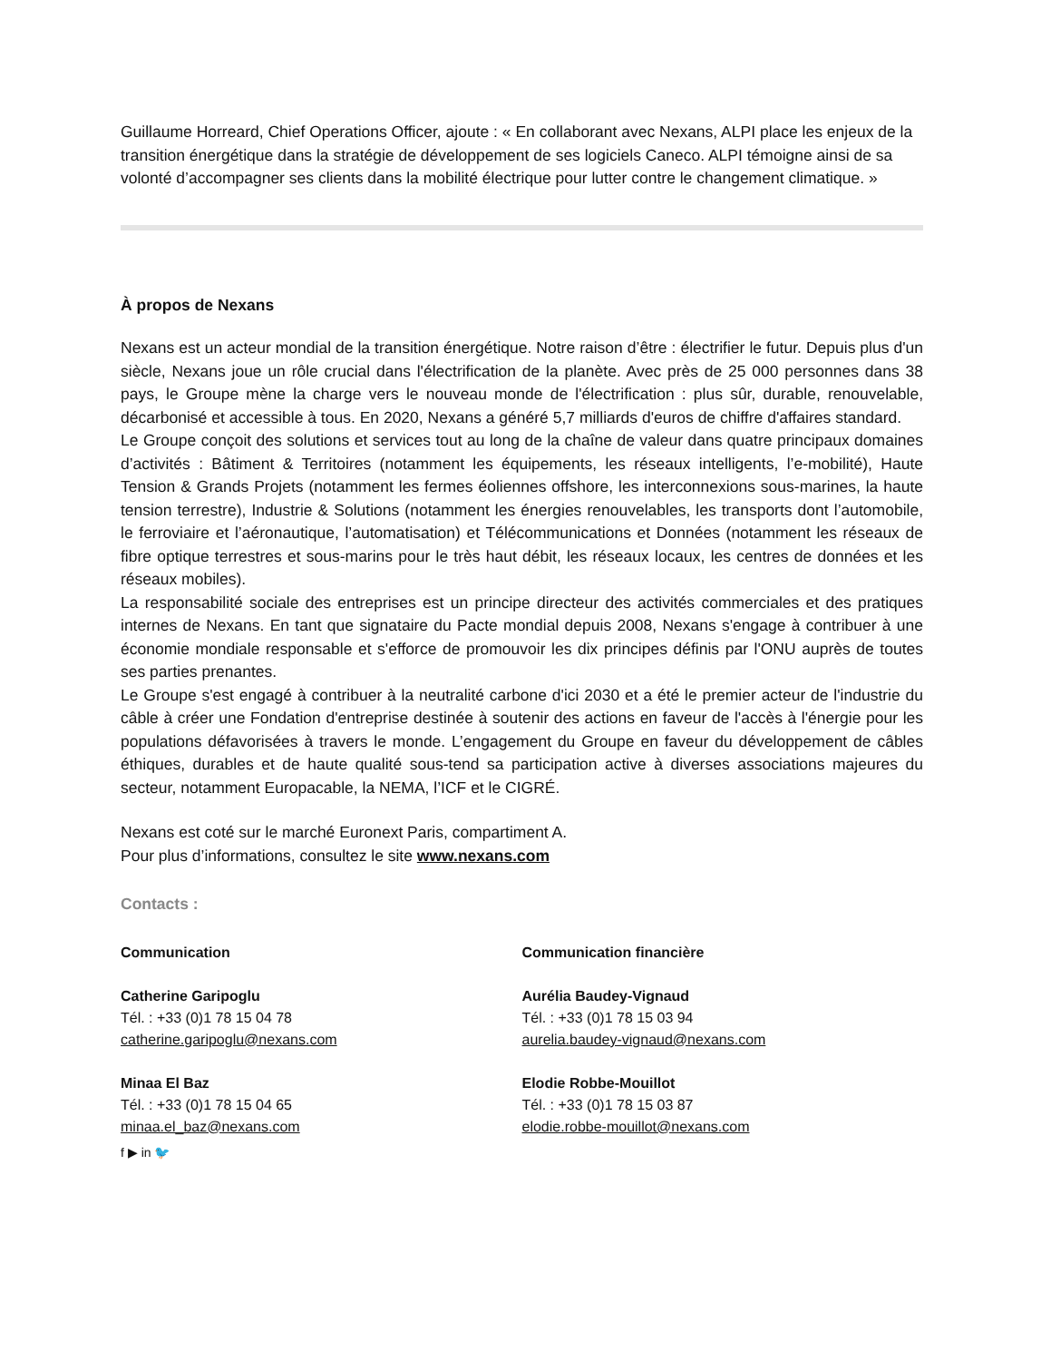Guillaume Horreard, Chief Operations Officer, ajoute : « En collaborant avec Nexans, ALPI place les enjeux de la transition énergétique dans la stratégie de développement de ses logiciels Caneco. ALPI témoigne ainsi de sa volonté d’accompagner ses clients dans la mobilité électrique pour lutter contre le changement climatique. »
À propos de Nexans
Nexans est un acteur mondial de la transition énergétique. Notre raison d’être : électrifier le futur. Depuis plus d'un siècle, Nexans joue un rôle crucial dans l'électrification de la planète. Avec près de 25 000 personnes dans 38 pays, le Groupe mène la charge vers le nouveau monde de l'électrification : plus sûr, durable, renouvelable, décarbonisé et accessible à tous. En 2020, Nexans a généré 5,7 milliards d'euros de chiffre d'affaires standard.
Le Groupe conçoit des solutions et services tout au long de la chaîne de valeur dans quatre principaux domaines d’activités : Bâtiment & Territoires (notamment les équipements, les réseaux intelligents, l’e-mobilité), Haute Tension & Grands Projets (notamment les fermes éoliennes offshore, les interconnexions sous-marines, la haute tension terrestre), Industrie & Solutions (notamment les énergies renouvelables, les transports dont l’automobile, le ferroviaire et l’aéronautique, l’automatisation) et Télécommunications et Données (notamment les réseaux de fibre optique terrestres et sous-marins pour le très haut débit, les réseaux locaux, les centres de données et les réseaux mobiles).
La responsabilité sociale des entreprises est un principe directeur des activités commerciales et des pratiques internes de Nexans. En tant que signataire du Pacte mondial depuis 2008, Nexans s'engage à contribuer à une économie mondiale responsable et s'efforce de promouvoir les dix principes définis par l'ONU auprès de toutes ses parties prenantes.
Le Groupe s'est engagé à contribuer à la neutralité carbone d'ici 2030 et a été le premier acteur de l'industrie du câble à créer une Fondation d'entreprise destinée à soutenir des actions en faveur de l'accès à l'énergie pour les populations défavorisées à travers le monde. L’engagement du Groupe en faveur du développement de câbles éthiques, durables et de haute qualité sous-tend sa participation active à diverses associations majeures du secteur, notamment Europacable, la NEMA, l’ICF et le CIGRÉ.
Nexans est coté sur le marché Euronext Paris, compartiment A.
Pour plus d’informations, consultez le site www.nexans.com
Contacts :
Communication
Catherine Garipoglu
Tél. : +33 (0)1 78 15 04 78
catherine.garipoglu@nexans.com
Minaa El Baz
Tél. : +33 (0)1 78 15 04 65
minaa.el_baz@nexans.com
f ▶ in 🐦
Communication financière
Aurélia Baudey-Vignaud
Tél. : +33 (0)1 78 15 03 94
aurelia.baudey-vignaud@nexans.com
Elodie Robbe-Mouillot
Tél. : +33 (0)1 78 15 03 87
elodie.robbe-mouillot@nexans.com